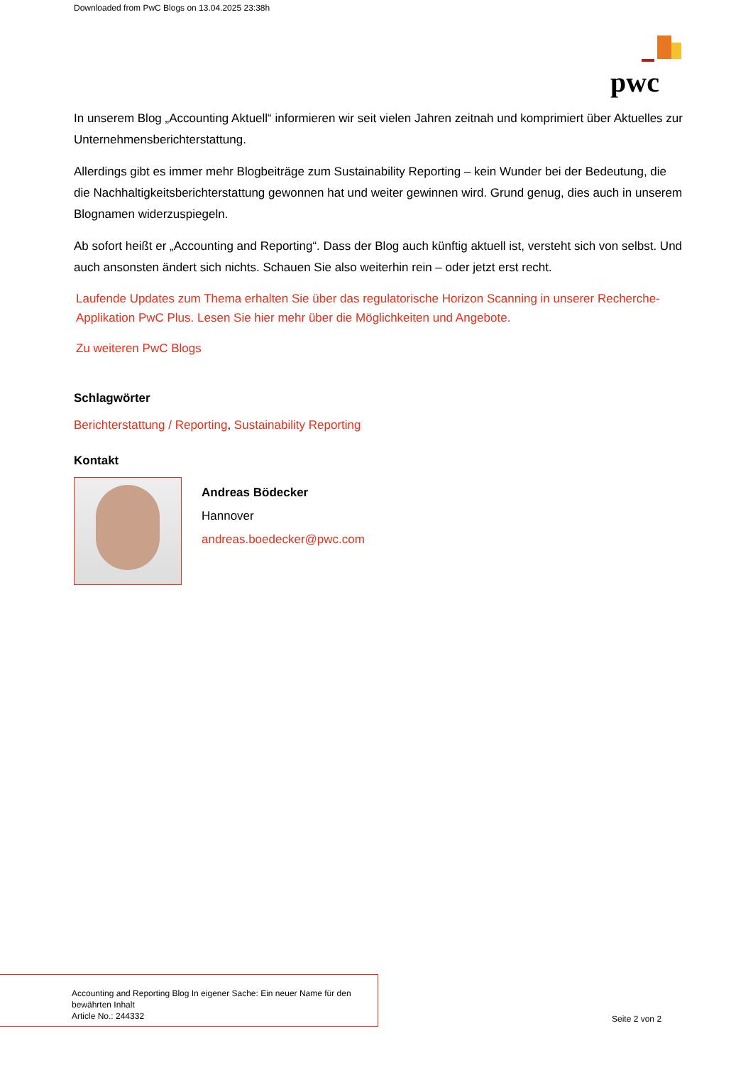Downloaded from PwC Blogs on 13.04.2025 23:38h
pwc
In unserem Blog „Accounting Aktuell“ informieren wir seit vielen Jahren zeitnah und komprimiert über Aktuelles zur Unternehmensberichterstattung.
Allerdings gibt es immer mehr Blogbeiträge zum Sustainability Reporting – kein Wunder bei der Bedeutung, die die Nachhaltigkeitsberichterstattung gewonnen hat und weiter gewinnen wird. Grund genug, dies auch in unserem Blognamen widerzuspiegeln.
Ab sofort heißt er „Accounting and Reporting“. Dass der Blog auch künftig aktuell ist, versteht sich von selbst. Und auch ansonsten ändert sich nichts. Schauen Sie also weiterhin rein – oder jetzt erst recht.
Laufende Updates zum Thema erhalten Sie über das regulatorische Horizon Scanning in unserer Recherche-Applikation PwC Plus. Lesen Sie hier mehr über die Möglichkeiten und Angebote.
Zu weiteren PwC Blogs
Schlagwörter
Berichterstattung / Reporting, Sustainability Reporting
Kontakt
Andreas Bödecker
Hannover
andreas.boedecker@pwc.com
Accounting and Reporting Blog In eigener Sache: Ein neuer Name für den bewährten Inhalt
Article No.: 244332
Seite 2 von 2